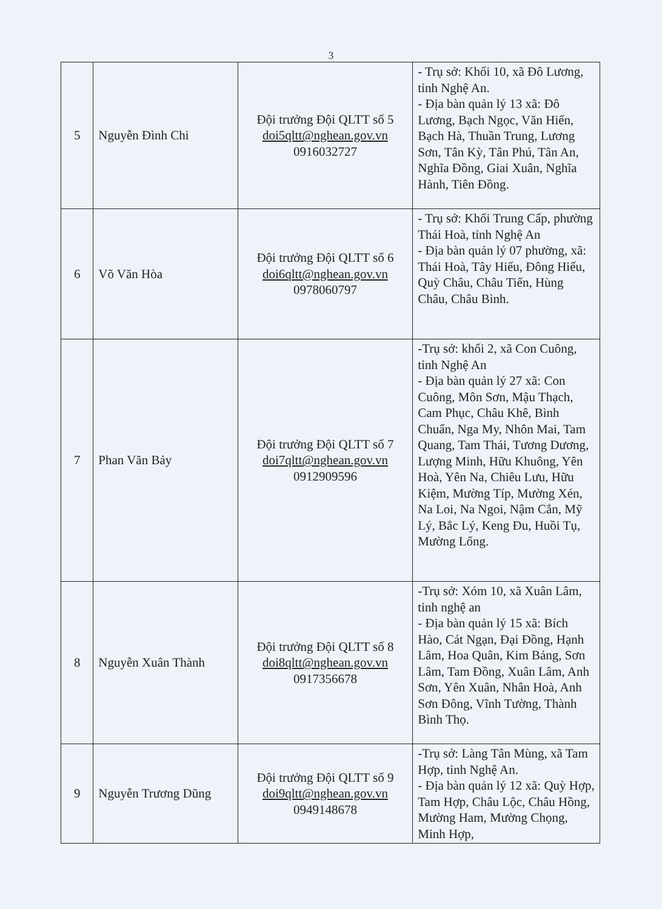3
| 5 | Nguyễn Đình Chi | Đội trưởng Đội QLTT số 5 doi5qltt@nghean.gov.vn 0916032727 | - Trụ sở: Khối 10, xã Đô Lương, tỉnh Nghệ An. - Địa bàn quản lý 13 xã: Đô Lương, Bạch Ngọc, Văn Hiến, Bạch Hà, Thuần Trung, Lương Sơn, Tân Kỳ, Tân Phú, Tân An, Nghĩa Đồng, Giai Xuân, Nghĩa Hành, Tiên Đồng. |
| 6 | Võ Văn Hòa | Đội trưởng Đội QLTT số 6 doi6qltt@nghean.gov.vn 0978060797 | - Trụ sở: Khối Trung Cấp, phường Thái Hoà, tỉnh Nghệ An - Địa bàn quản lý 07 phường, xã: Thái Hoà, Tây Hiếu, Đông Hiếu, Quỳ Châu, Châu Tiến, Hùng Châu, Châu Bình. |
| 7 | Phan Văn Bảy | Đội trưởng Đội QLTT số 7 doi7qltt@nghean.gov.vn 0912909596 | -Trụ sở: khối 2, xã Con Cuông, tỉnh Nghệ An - Địa bàn quản lý 27 xã: Con Cuông, Môn Sơn, Mậu Thạch, Cam Phục, Châu Khê, Bình Chuẩn, Nga My, Nhôn Mai, Tam Quang, Tam Thái, Tương Dương, Lượng Minh, Hữu Khuông, Yên Hoà, Yên Na, Chiêu Lưu, Hữu Kiệm, Mường Típ, Mường Xén, Na Loi, Na Ngoi, Nậm Cắn, Mỹ Lý, Bắc Lý, Keng Đu, Huồi Tụ, Mường Lống. |
| 8 | Nguyễn Xuân Thành | Đội trưởng Đội QLTT số 8 doi8qltt@nghean.gov.vn 0917356678 | -Trụ sở: Xóm 10, xã Xuân Lâm, tỉnh nghệ an - Địa bàn quản lý 15 xã: Bích Hào, Cát Ngạn, Đại Đồng, Hạnh Lâm, Hoa Quân, Kim Bảng, Sơn Lâm, Tam Đồng, Xuân Lâm, Anh Sơn, Yên Xuân, Nhân Hoà, Anh Sơn Đông, Vĩnh Tường, Thành Bình Thọ. |
| 9 | Nguyễn Trương Dũng | Đội trưởng Đội QLTT số 9 doi9qltt@nghean.gov.vn 0949148678 | -Trụ sở: Làng Tân Mùng, xã Tam Hợp, tỉnh Nghệ An. - Địa bàn quản lý 12 xã: Quỳ Hợp, Tam Hợp, Châu Lộc, Châu Hồng, Mường Ham, Mường Chọng, Minh Hợp, |